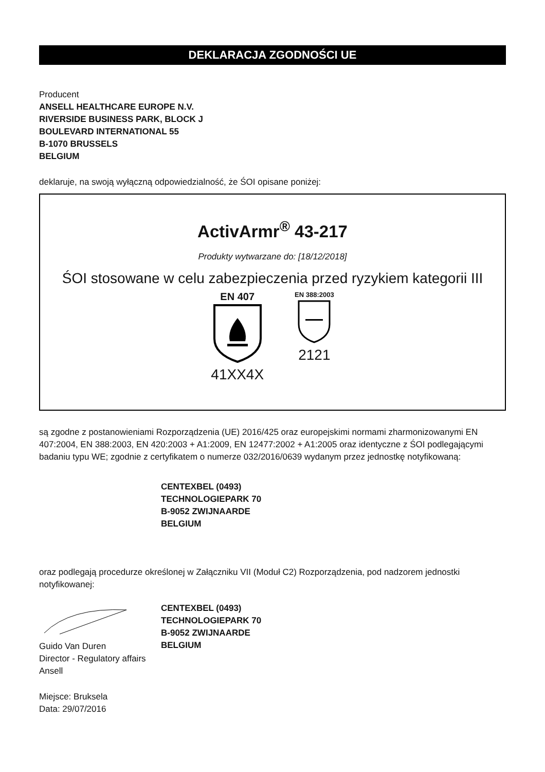DEKLARACJA ZGODNOŚCI UE
Producent
ANSELL HEALTHCARE EUROPE N.V.
RIVERSIDE BUSINESS PARK, BLOCK J
BOULEVARD INTERNATIONAL 55
B-1070 BRUSSELS
BELGIUM
deklaruje, na swoją wyłączną odpowiedzialność, że ŚOI opisane poniżej:
ActivArmr<sup>®</sup> 43-217
Produkty wytwarzane do: [18/12/2018]
ŚOI stosowane w celu zabezpieczenia przed ryzykiem kategorii III
EN 407
41XX4X
EN 388:2003
2121
są zgodne z postanowieniami Rozporządzenia (UE) 2016/425 oraz europejskimi normami zharmonizowanymi EN 407:2004, EN 388:2003, EN 420:2003 + A1:2009, EN 12477:2002 + A1:2005 oraz identyczne z ŚOI podlegającymi badaniu typu WE; zgodnie z certyfikatem o numerze 032/2016/0639 wydanym przez jednostkę notyfikowaną:
CENTEXBEL (0493)
TECHNOLOGIEPARK 70
B-9052 ZWIJNAARDE
BELGIUM
oraz podlegają procedurze określonej w Załączniku VII (Moduł C2) Rozporządzenia, pod nadzorem jednostki notyfikowanej:
Guido Van Duren
Director - Regulatory affairs
Ansell
CENTEXBEL (0493)
TECHNOLOGIEPARK 70
B-9052 ZWIJNAARDE
BELGIUM
Miejsce: Bruksela
Data: 29/07/2016